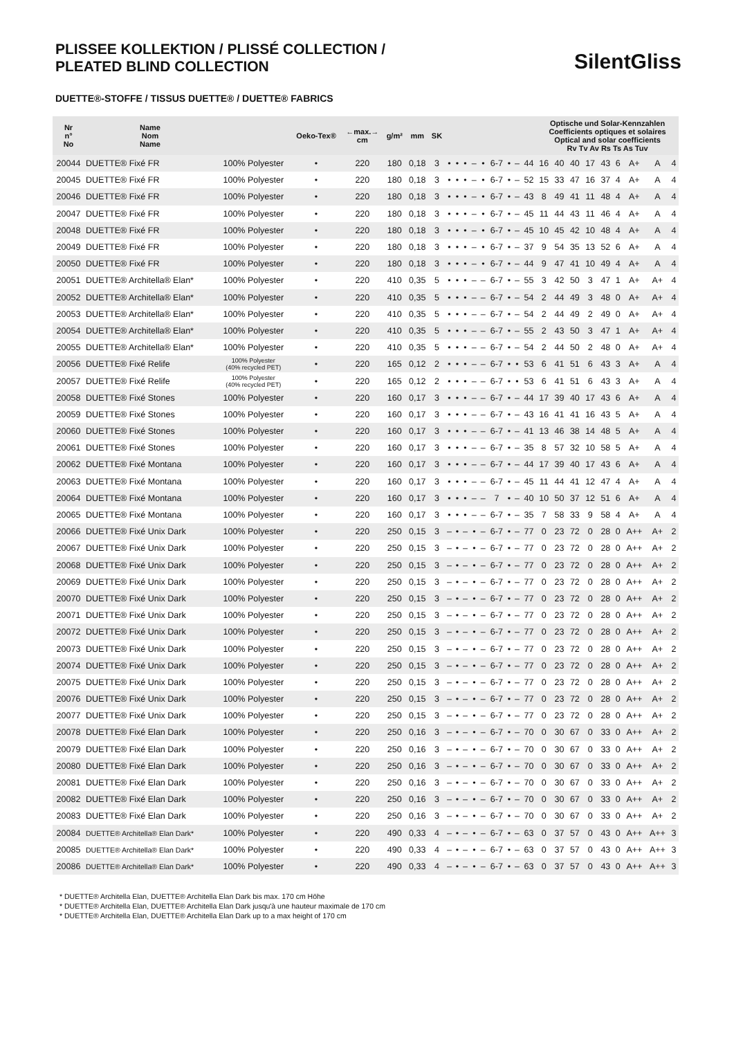PLISSEE KOLLEKTION / PLISSÉ COLLECTION /
PLEATED BLIND COLLECTION
SilentGliss
DUETTE®-STOFFE / TISSUS DUETTE® / DUETTE® FABRICS
| Nr n° No | Name Nom Name | | Oeko-Tex® | ←max.→ cm | g/m² | mm | SK | | | | | | | | | | Optische und Solar-Kennzahlen Coefficients optiques et solaires Optical and solar coefficients Rv Tv Av Rs Ts As Tuv | | | | | | | | |
| --- | --- | --- | --- | --- | --- | --- | --- | --- | --- | --- | --- | --- | --- | --- | --- | --- | --- | --- | --- | --- | --- | --- | --- | --- | --- |
| 20044 | DUETTE® Fixé FR | 100% Polyester | • | 220 | 180 | 0,18 | 3 | • | • | • | – | • | 6-7 | • | – | 44 | 16 | 40 | 40 | 17 | 43 | 6 | A+ | A | 4 |
| 20045 | DUETTE® Fixé FR | 100% Polyester | • | 220 | 180 | 0,18 | 3 | • | • | • | – | • | 6-7 | • | – | 52 | 15 | 33 | 47 | 16 | 37 | 4 | A+ | A | 4 |
| 20046 | DUETTE® Fixé FR | 100% Polyester | • | 220 | 180 | 0,18 | 3 | • | • | • | – | • | 6-7 | • | – | 43 | 8 | 49 | 41 | 11 | 48 | 4 | A+ | A | 4 |
| 20047 | DUETTE® Fixé FR | 100% Polyester | • | 220 | 180 | 0,18 | 3 | • | • | • | – | • | 6-7 | • | – | 45 | 11 | 44 | 43 | 11 | 46 | 4 | A+ | A | 4 |
| 20048 | DUETTE® Fixé FR | 100% Polyester | • | 220 | 180 | 0,18 | 3 | • | • | • | – | • | 6-7 | • | – | 45 | 10 | 45 | 42 | 10 | 48 | 4 | A+ | A | 4 |
| 20049 | DUETTE® Fixé FR | 100% Polyester | • | 220 | 180 | 0,18 | 3 | • | • | • | – | • | 6-7 | • | – | 37 | 9 | 54 | 35 | 13 | 52 | 6 | A+ | A | 4 |
| 20050 | DUETTE® Fixé FR | 100% Polyester | • | 220 | 180 | 0,18 | 3 | • | • | • | – | • | 6-7 | • | – | 44 | 9 | 47 | 41 | 10 | 49 | 4 | A+ | A | 4 |
| 20051 | DUETTE® Architella® Elan* | 100% Polyester | • | 220 | 410 | 0,35 | 5 | • | • | • | – | – | 6-7 | • | – | 55 | 3 | 42 | 50 | 3 | 47 | 1 | A+ | A+ | 4 |
| 20052 | DUETTE® Architella® Elan* | 100% Polyester | • | 220 | 410 | 0,35 | 5 | • | • | • | – | – | 6-7 | • | – | 54 | 2 | 44 | 49 | 3 | 48 | 0 | A+ | A+ | 4 |
| 20053 | DUETTE® Architella® Elan* | 100% Polyester | • | 220 | 410 | 0,35 | 5 | • | • | • | – | – | 6-7 | • | – | 54 | 2 | 44 | 49 | 2 | 49 | 0 | A+ | A+ | 4 |
| 20054 | DUETTE® Architella® Elan* | 100% Polyester | • | 220 | 410 | 0,35 | 5 | • | • | • | – | – | 6-7 | • | – | 55 | 2 | 43 | 50 | 3 | 47 | 1 | A+ | A+ | 4 |
| 20055 | DUETTE® Architella® Elan* | 100% Polyester | • | 220 | 410 | 0,35 | 5 | • | • | • | – | – | 6-7 | • | – | 54 | 2 | 44 | 50 | 2 | 48 | 0 | A+ | A+ | 4 |
| 20056 | DUETTE® Fixé Relife | 100% Polyester (40% recycled PET) | • | 220 | 165 | 0,12 | 2 | • | • | • | – | – | 6-7 | • | • | 53 | 6 | 41 | 51 | 6 | 43 | 3 | A+ | A | 4 |
| 20057 | DUETTE® Fixé Relife | 100% Polyester (40% recycled PET) | • | 220 | 165 | 0,12 | 2 | • | • | • | – | – | 6-7 | • | • | 53 | 6 | 41 | 51 | 6 | 43 | 3 | A+ | A | 4 |
| 20058 | DUETTE® Fixé Stones | 100% Polyester | • | 220 | 160 | 0,17 | 3 | • | • | • | – | – | 6-7 | • | – | 44 | 17 | 39 | 40 | 17 | 43 | 6 | A+ | A | 4 |
| 20059 | DUETTE® Fixé Stones | 100% Polyester | • | 220 | 160 | 0,17 | 3 | • | • | • | – | – | 6-7 | • | – | 43 | 16 | 41 | 41 | 16 | 43 | 5 | A+ | A | 4 |
| 20060 | DUETTE® Fixé Stones | 100% Polyester | • | 220 | 160 | 0,17 | 3 | • | • | • | – | – | 6-7 | • | – | 41 | 13 | 46 | 38 | 14 | 48 | 5 | A+ | A | 4 |
| 20061 | DUETTE® Fixé Stones | 100% Polyester | • | 220 | 160 | 0,17 | 3 | • | • | • | – | – | 6-7 | • | – | 35 | 8 | 57 | 32 | 10 | 58 | 5 | A+ | A | 4 |
| 20062 | DUETTE® Fixé Montana | 100% Polyester | • | 220 | 160 | 0,17 | 3 | • | • | • | – | – | 6-7 | • | – | 44 | 17 | 39 | 40 | 17 | 43 | 6 | A+ | A | 4 |
| 20063 | DUETTE® Fixé Montana | 100% Polyester | • | 220 | 160 | 0,17 | 3 | • | • | • | – | – | 6-7 | • | – | 45 | 11 | 44 | 41 | 12 | 47 | 4 | A+ | A | 4 |
| 20064 | DUETTE® Fixé Montana | 100% Polyester | • | 220 | 160 | 0,17 | 3 | • | • | • | – | – | 7 | • | – | 40 | 10 | 50 | 37 | 12 | 51 | 6 | A+ | A | 4 |
| 20065 | DUETTE® Fixé Montana | 100% Polyester | • | 220 | 160 | 0,17 | 3 | • | • | • | – | – | 6-7 | • | – | 35 | 7 | 58 | 33 | 9 | 58 | 4 | A+ | A | 4 |
| 20066 | DUETTE® Fixé Unix Dark | 100% Polyester | • | 220 | 250 | 0,15 | 3 | – | • | – | • | – | 6-7 | • | – | 77 | 0 | 23 | 72 | 0 | 28 | 0 | A++ | A+ | 2 |
| 20067 | DUETTE® Fixé Unix Dark | 100% Polyester | • | 220 | 250 | 0,15 | 3 | – | • | – | • | – | 6-7 | • | – | 77 | 0 | 23 | 72 | 0 | 28 | 0 | A++ | A+ | 2 |
| 20068 | DUETTE® Fixé Unix Dark | 100% Polyester | • | 220 | 250 | 0,15 | 3 | – | • | – | • | – | 6-7 | • | – | 77 | 0 | 23 | 72 | 0 | 28 | 0 | A++ | A+ | 2 |
| 20069 | DUETTE® Fixé Unix Dark | 100% Polyester | • | 220 | 250 | 0,15 | 3 | – | • | – | • | – | 6-7 | • | – | 77 | 0 | 23 | 72 | 0 | 28 | 0 | A++ | A+ | 2 |
| 20070 | DUETTE® Fixé Unix Dark | 100% Polyester | • | 220 | 250 | 0,15 | 3 | – | • | – | • | – | 6-7 | • | – | 77 | 0 | 23 | 72 | 0 | 28 | 0 | A++ | A+ | 2 |
| 20071 | DUETTE® Fixé Unix Dark | 100% Polyester | • | 220 | 250 | 0,15 | 3 | – | • | – | • | – | 6-7 | • | – | 77 | 0 | 23 | 72 | 0 | 28 | 0 | A++ | A+ | 2 |
| 20072 | DUETTE® Fixé Unix Dark | 100% Polyester | • | 220 | 250 | 0,15 | 3 | – | • | – | • | – | 6-7 | • | – | 77 | 0 | 23 | 72 | 0 | 28 | 0 | A++ | A+ | 2 |
| 20073 | DUETTE® Fixé Unix Dark | 100% Polyester | • | 220 | 250 | 0,15 | 3 | – | • | – | • | – | 6-7 | • | – | 77 | 0 | 23 | 72 | 0 | 28 | 0 | A++ | A+ | 2 |
| 20074 | DUETTE® Fixé Unix Dark | 100% Polyester | • | 220 | 250 | 0,15 | 3 | – | • | – | • | – | 6-7 | • | – | 77 | 0 | 23 | 72 | 0 | 28 | 0 | A++ | A+ | 2 |
| 20075 | DUETTE® Fixé Unix Dark | 100% Polyester | • | 220 | 250 | 0,15 | 3 | – | • | – | • | – | 6-7 | • | – | 77 | 0 | 23 | 72 | 0 | 28 | 0 | A++ | A+ | 2 |
| 20076 | DUETTE® Fixé Unix Dark | 100% Polyester | • | 220 | 250 | 0,15 | 3 | – | • | – | • | – | 6-7 | • | – | 77 | 0 | 23 | 72 | 0 | 28 | 0 | A++ | A+ | 2 |
| 20077 | DUETTE® Fixé Unix Dark | 100% Polyester | • | 220 | 250 | 0,15 | 3 | – | • | – | • | – | 6-7 | • | – | 77 | 0 | 23 | 72 | 0 | 28 | 0 | A++ | A+ | 2 |
| 20078 | DUETTE® Fixé Elan Dark | 100% Polyester | • | 220 | 250 | 0,16 | 3 | – | • | – | • | – | 6-7 | • | – | 70 | 0 | 30 | 67 | 0 | 33 | 0 | A++ | A+ | 2 |
| 20079 | DUETTE® Fixé Elan Dark | 100% Polyester | • | 220 | 250 | 0,16 | 3 | – | • | – | • | – | 6-7 | • | – | 70 | 0 | 30 | 67 | 0 | 33 | 0 | A++ | A+ | 2 |
| 20080 | DUETTE® Fixé Elan Dark | 100% Polyester | • | 220 | 250 | 0,16 | 3 | – | • | – | • | – | 6-7 | • | – | 70 | 0 | 30 | 67 | 0 | 33 | 0 | A++ | A+ | 2 |
| 20081 | DUETTE® Fixé Elan Dark | 100% Polyester | • | 220 | 250 | 0,16 | 3 | – | • | – | • | – | 6-7 | • | – | 70 | 0 | 30 | 67 | 0 | 33 | 0 | A++ | A+ | 2 |
| 20082 | DUETTE® Fixé Elan Dark | 100% Polyester | • | 220 | 250 | 0,16 | 3 | – | • | – | • | – | 6-7 | • | – | 70 | 0 | 30 | 67 | 0 | 33 | 0 | A++ | A+ | 2 |
| 20083 | DUETTE® Fixé Elan Dark | 100% Polyester | • | 220 | 250 | 0,16 | 3 | – | • | – | • | – | 6-7 | • | – | 70 | 0 | 30 | 67 | 0 | 33 | 0 | A++ | A+ | 2 |
| 20084 | DUETTE® Architella® Elan Dark* | 100% Polyester | • | 220 | 490 | 0,33 | 4 | – | • | – | • | – | 6-7 | • | – | 63 | 0 | 37 | 57 | 0 | 43 | 0 | A++ | A++ | 3 |
| 20085 | DUETTE® Architella® Elan Dark* | 100% Polyester | • | 220 | 490 | 0,33 | 4 | – | • | – | • | – | 6-7 | • | – | 63 | 0 | 37 | 57 | 0 | 43 | 0 | A++ | A++ | 3 |
| 20086 | DUETTE® Architella® Elan Dark* | 100% Polyester | • | 220 | 490 | 0,33 | 4 | – | • | – | • | – | 6-7 | • | – | 63 | 0 | 37 | 57 | 0 | 43 | 0 | A++ | A++ | 3 |
* DUETTE® Architella Elan, DUETTE® Architella Elan Dark bis max. 170 cm Höhe
* DUETTE® Architella Elan, DUETTE® Architella Elan Dark jusqu'à une hauteur maximale de 170 cm
* DUETTE® Architella Elan, DUETTE® Architella Elan Dark up to a max height of 170 cm